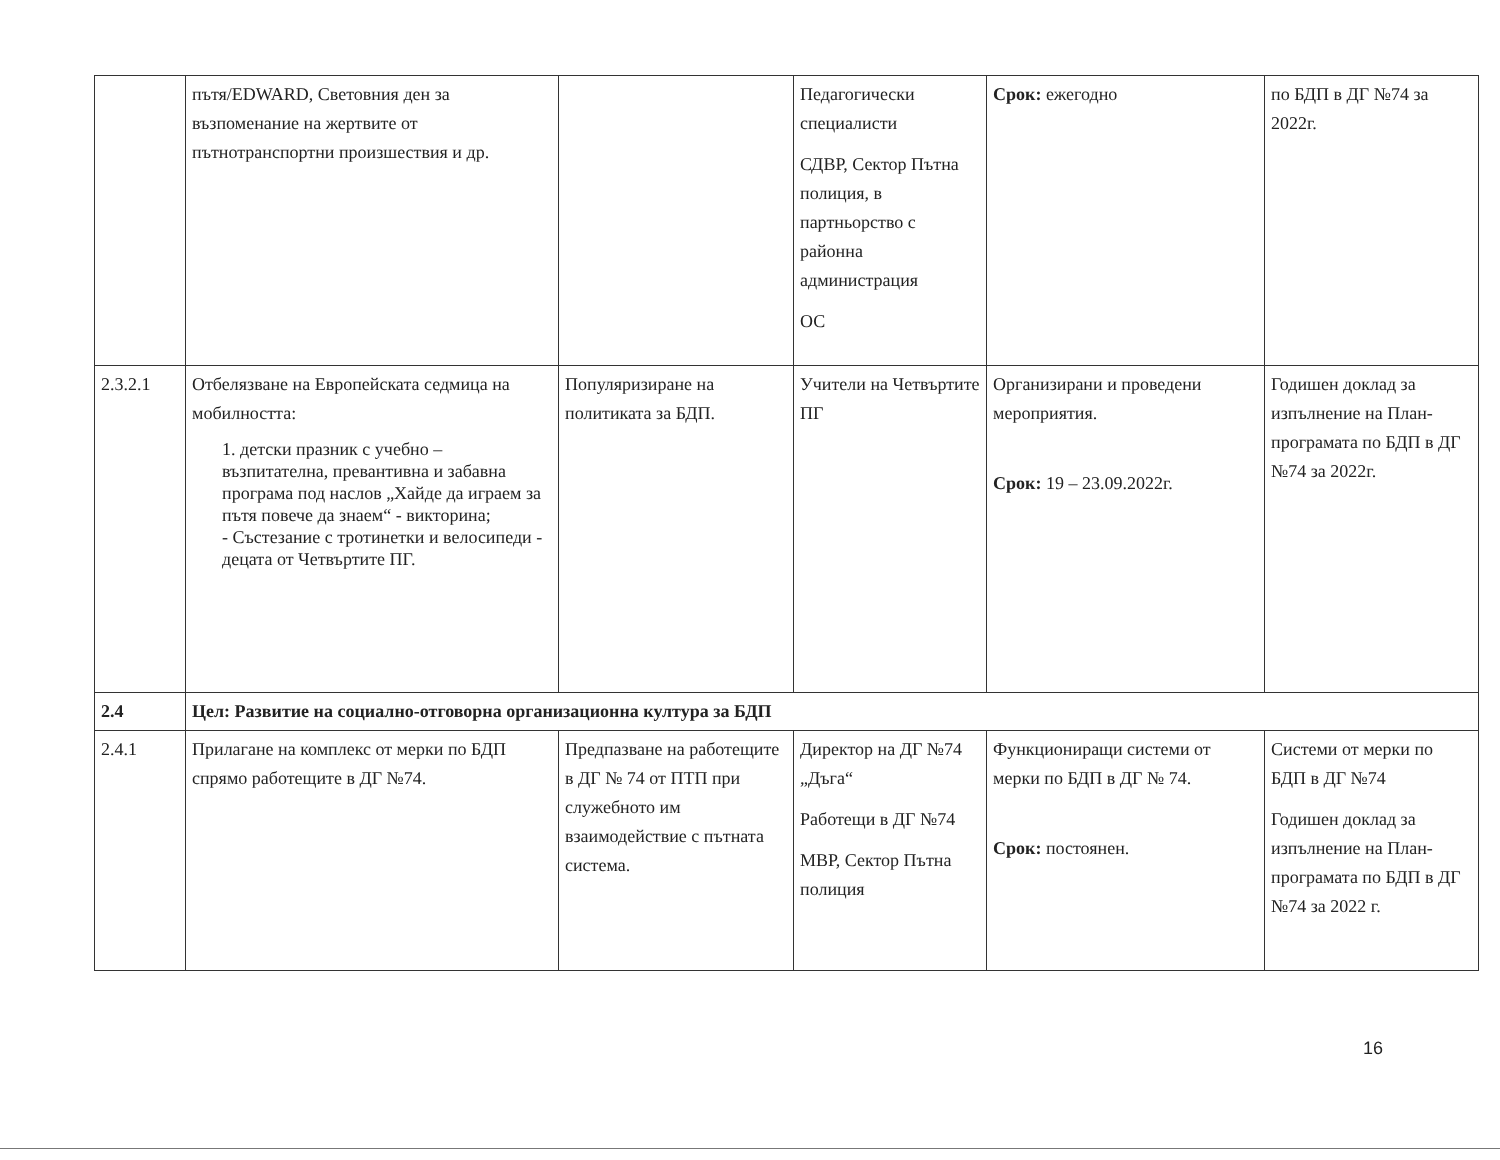| | пътя/EDWARD, Световния ден за възпоменание на жертвите от пътнотранспортни произшествия и др. | | Педагогически специалисти СДВР, Сектор Пътна полиция, в партньорство с районна администрация ОС | Срок: ежегодно | по БДП в ДГ №74 за 2022г. |
| 2.3.2.1 | Отбелязване на Европейската седмица на мобилността: 1. детски празник с учебно – възпитателна, превантивна и забавна програма под наслов „Хайде да играем за пътя повече да знаем“ - викторина; - Състезание с тротинетки и велосипеди - децата от Четвъртите ПГ. | Популяризиране на политиката за БДП. | Учители на Четвъртите ПГ | Организирани и проведени мероприятия. Срок: 19 – 23.09.2022г. | Годишен доклад за изпълнение на План-програмата по БДП в ДГ №74 за 2022г. |
| 2.4 | Цел: Развитие на социално-отговорна организационна култура за БДП | | | | |
| 2.4.1 | Прилагане на комплекс от мерки по БДП спрямо работещите в ДГ №74. | Предпазване на работещите в ДГ № 74 от ПТП при служебното им взаимодействие с пътната система. | Директор на ДГ №74 „Дъга“ Работещи в ДГ №74 МВР, Сектор Пътна полиция | Функциониращи системи от мерки по БДП в ДГ № 74. Срок: постоянен. | Системи от мерки по БДП в ДГ №74 Годишен доклад за изпълнение на План-програмата по БДП в ДГ №74 за 2022 г. |
16